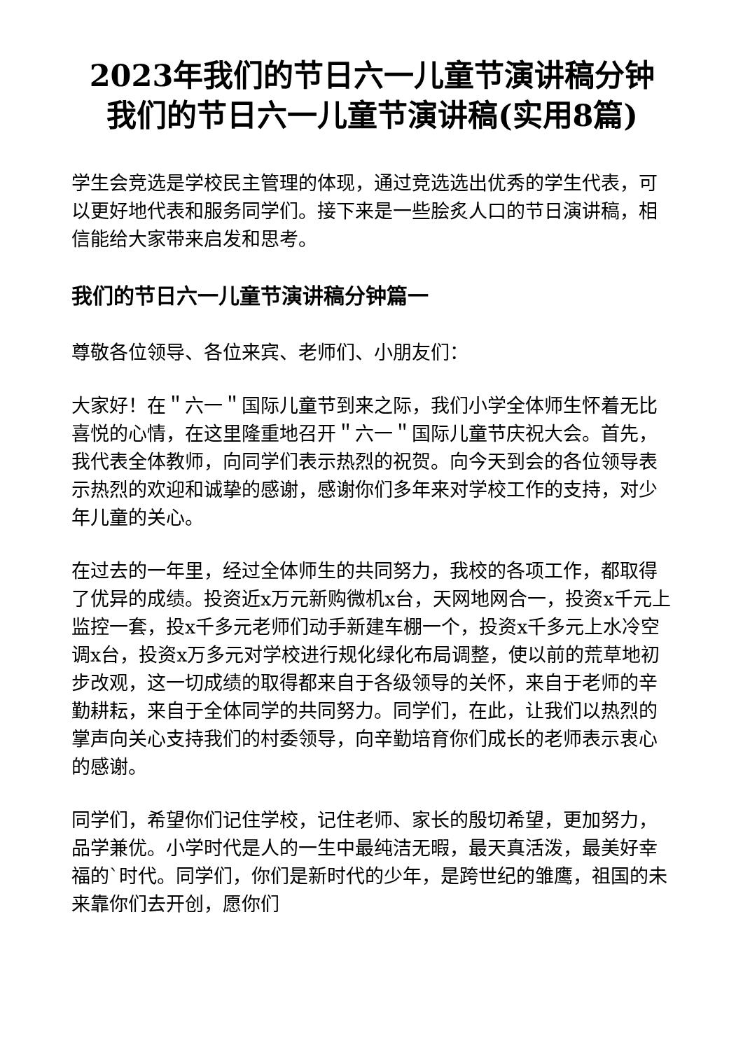2023年我们的节日六一儿童节演讲稿分钟 我们的节日六一儿童节演讲稿(实用8篇)
学生会竞选是学校民主管理的体现，通过竞选选出优秀的学生代表，可以更好地代表和服务同学们。接下来是一些脍炙人口的节日演讲稿，相信能给大家带来启发和思考。
我们的节日六一儿童节演讲稿分钟篇一
尊敬各位领导、各位来宾、老师们、小朋友们：
大家好！在＂六一＂国际儿童节到来之际，我们小学全体师生怀着无比喜悦的心情，在这里隆重地召开＂六一＂国际儿童节庆祝大会。首先，我代表全体教师，向同学们表示热烈的祝贺。向今天到会的各位领导表示热烈的欢迎和诚挚的感谢，感谢你们多年来对学校工作的支持，对少年儿童的关心。
在过去的一年里，经过全体师生的共同努力，我校的各项工作，都取得了优异的成绩。投资近x万元新购微机x台，天网地网合一，投资x千元上监控一套，投x千多元老师们动手新建车棚一个，投资x千多元上水冷空调x台，投资x万多元对学校进行规化绿化布局调整，使以前的荒草地初步改观，这一切成绩的取得都来自于各级领导的关怀，来自于老师的辛勤耕耘，来自于全体同学的共同努力。同学们，在此，让我们以热烈的掌声向关心支持我们的村委领导，向辛勤培育你们成长的老师表示衷心的感谢。
同学们，希望你们记住学校，记住老师、家长的殷切希望，更加努力，品学兼优。小学时代是人的一生中最纯洁无暇，最天真活泼，最美好幸福的`时代。同学们，你们是新时代的少年，是跨世纪的雏鹰，祖国的未来靠你们去开创，愿你们